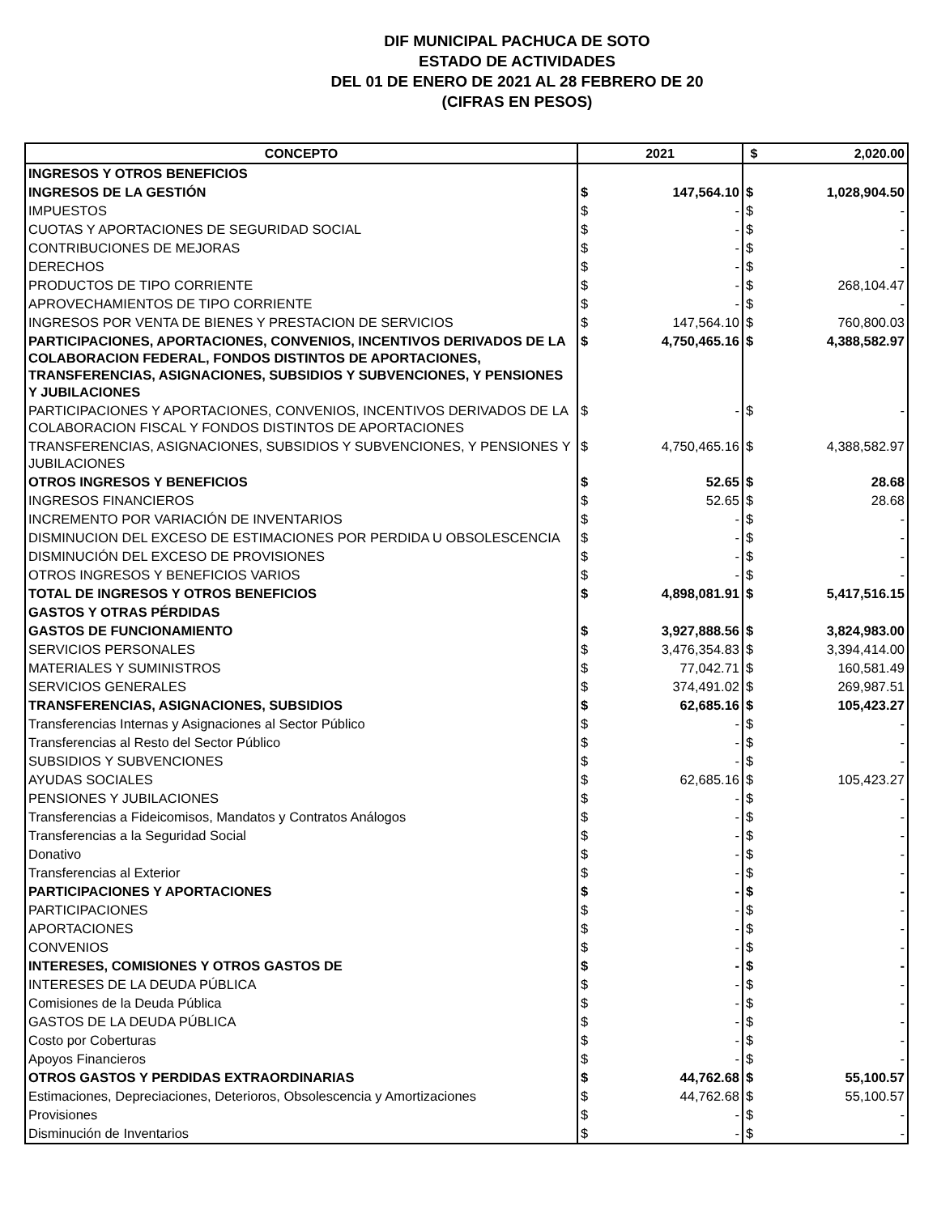DIF MUNICIPAL PACHUCA DE SOTO
ESTADO DE ACTIVIDADES
DEL 01 DE ENERO DE 2021 AL 28 FEBRERO DE 20
(CIFRAS EN PESOS)
| CONCEPTO | 2021 | | $ | 2,020.00 |
| --- | --- | --- | --- | --- |
| INGRESOS Y OTROS BENEFICIOS | | | | |
| INGRESOS DE LA GESTIÓN | $ | 147,564.10 | $ | 1,028,904.50 |
| IMPUESTOS | $ | - | $ | - |
| CUOTAS Y APORTACIONES DE SEGURIDAD SOCIAL | $ | - | $ | - |
| CONTRIBUCIONES DE MEJORAS | $ | - | $ | - |
| DERECHOS | $ | - | $ | - |
| PRODUCTOS DE TIPO CORRIENTE | $ | - | $ | 268,104.47 |
| APROVECHAMIENTOS DE TIPO CORRIENTE | $ | - | $ | - |
| INGRESOS POR VENTA DE BIENES Y PRESTACION DE SERVICIOS | $ | 147,564.10 | $ | 760,800.03 |
| PARTICIPACIONES, APORTACIONES, CONVENIOS, INCENTIVOS DERIVADOS DE LA COLABORACION FEDERAL, FONDOS DISTINTOS DE APORTACIONES, TRANSFERENCIAS, ASIGNACIONES, SUBSIDIOS Y SUBVENCIONES, Y PENSIONES Y JUBILACIONES | $ | 4,750,465.16 | $ | 4,388,582.97 |
| PARTICIPACIONES Y APORTACIONES, CONVENIOS, INCENTIVOS DERIVADOS DE LA COLABORACION FISCAL Y FONDOS DISTINTOS DE APORTACIONES | $ | - | $ | - |
| TRANSFERENCIAS, ASIGNACIONES, SUBSIDIOS Y SUBVENCIONES, Y PENSIONES Y JUBILACIONES | $ | 4,750,465.16 | $ | 4,388,582.97 |
| OTROS INGRESOS Y BENEFICIOS | $ | 52.65 | $ | 28.68 |
| INGRESOS FINANCIEROS | $ | 52.65 | $ | 28.68 |
| INCREMENTO POR VARIACIÓN DE INVENTARIOS | $ | - | $ | - |
| DISMINUCION DEL EXCESO DE ESTIMACIONES POR PERDIDA U OBSOLESCENCIA | $ | - | $ | - |
| DISMINUCIÓN DEL EXCESO DE PROVISIONES | $ | - | $ | - |
| OTROS INGRESOS Y BENEFICIOS VARIOS | $ | - | $ | - |
| TOTAL DE INGRESOS Y OTROS BENEFICIOS | $ | 4,898,081.91 | $ | 5,417,516.15 |
| GASTOS Y OTRAS PÉRDIDAS | | | | |
| GASTOS DE FUNCIONAMIENTO | $ | 3,927,888.56 | $ | 3,824,983.00 |
| SERVICIOS PERSONALES | $ | 3,476,354.83 | $ | 3,394,414.00 |
| MATERIALES Y SUMINISTROS | $ | 77,042.71 | $ | 160,581.49 |
| SERVICIOS GENERALES | $ | 374,491.02 | $ | 269,987.51 |
| TRANSFERENCIAS, ASIGNACIONES, SUBSIDIOS | $ | 62,685.16 | $ | 105,423.27 |
| Transferencias Internas y Asignaciones al Sector Público | $ | - | $ | - |
| Transferencias al Resto del Sector Público | $ | - | $ | - |
| SUBSIDIOS Y SUBVENCIONES | $ | - | $ | - |
| AYUDAS SOCIALES | $ | 62,685.16 | $ | 105,423.27 |
| PENSIONES Y JUBILACIONES | $ | - | $ | - |
| Transferencias a Fideicomisos, Mandatos y Contratos Análogos | $ | - | $ | - |
| Transferencias a la Seguridad Social | $ | - | $ | - |
| Donativo | $ | - | $ | - |
| Transferencias al Exterior | $ | - | $ | - |
| PARTICIPACIONES Y APORTACIONES | $ | - | $ | - |
| PARTICIPACIONES | $ | - | $ | - |
| APORTACIONES | $ | - | $ | - |
| CONVENIOS | $ | - | $ | - |
| INTERESES, COMISIONES Y OTROS GASTOS DE | $ | - | $ | - |
| INTERESES DE LA DEUDA PÚBLICA | $ | - | $ | - |
| Comisiones de la Deuda Pública | $ | - | $ | - |
| GASTOS DE LA DEUDA PÚBLICA | $ | - | $ | - |
| Costo por Coberturas | $ | - | $ | - |
| Apoyos Financieros | $ | - | $ | - |
| OTROS GASTOS Y PERDIDAS EXTRAORDINARIAS | $ | 44,762.68 | $ | 55,100.57 |
| Estimaciones, Depreciaciones, Deterioros, Obsolescencia y Amortizaciones | $ | 44,762.68 | $ | 55,100.57 |
| Provisiones | $ | - | $ | - |
| Disminución de Inventarios | $ | - | $ | - |